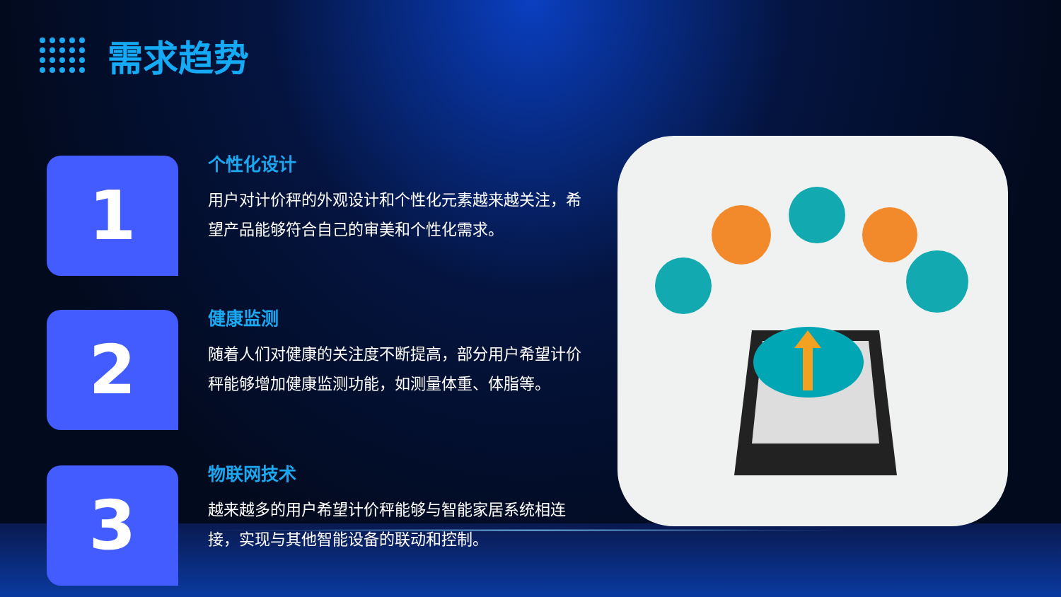需求趋势
1
个性化设计
用户对计价秤的外观设计和个性化元素越来越关注，希望产品能够符合自己的审美和个性化需求。
2
健康监测
随着人们对健康的关注度不断提高，部分用户希望计价秤能够增加健康监测功能，如测量体重、体脂等。
3
物联网技术
越来越多的用户希望计价秤能够与智能家居系统相连接，实现与其他智能设备的联动和控制。